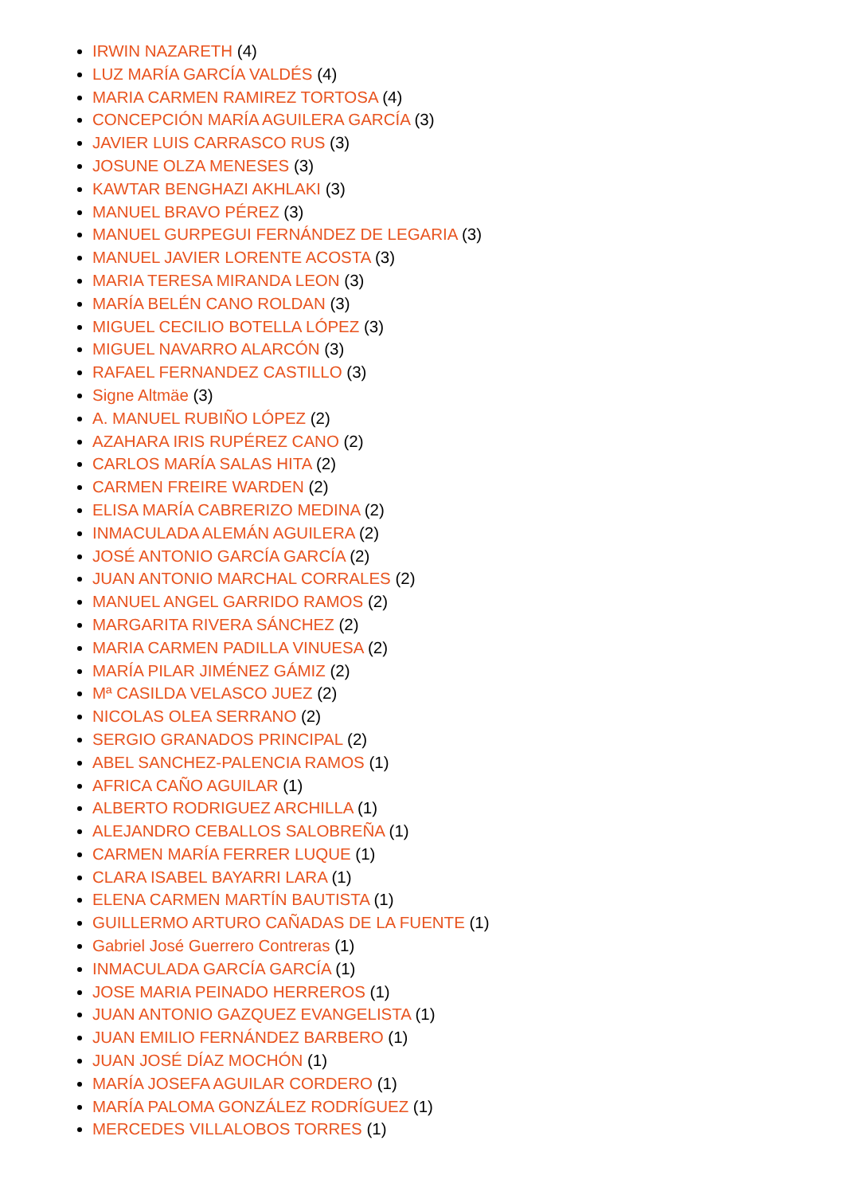IRWIN NAZARETH (4)
LUZ MARÍA GARCÍA VALDÉS (4)
MARIA CARMEN RAMIREZ TORTOSA (4)
CONCEPCIÓN MARÍA AGUILERA GARCÍA (3)
JAVIER LUIS CARRASCO RUS (3)
JOSUNE OLZA MENESES (3)
KAWTAR BENGHAZI AKHLAKI (3)
MANUEL BRAVO PÉREZ (3)
MANUEL GURPEGUI FERNÁNDEZ DE LEGARIA (3)
MANUEL JAVIER LORENTE ACOSTA (3)
MARIA TERESA MIRANDA LEON (3)
MARÍA BELÉN CANO ROLDAN (3)
MIGUEL CECILIO BOTELLA LÓPEZ (3)
MIGUEL NAVARRO ALARCÓN (3)
RAFAEL FERNANDEZ CASTILLO (3)
Signe Altmäe (3)
A. MANUEL RUBIÑO LÓPEZ (2)
AZAHARA IRIS RUPÉREZ CANO (2)
CARLOS MARÍA SALAS HITA (2)
CARMEN FREIRE WARDEN (2)
ELISA MARÍA CABRERIZO MEDINA (2)
INMACULADA ALEMÁN AGUILERA (2)
JOSÉ ANTONIO GARCÍA GARCÍA (2)
JUAN ANTONIO MARCHAL CORRALES (2)
MANUEL ANGEL GARRIDO RAMOS (2)
MARGARITA RIVERA SÁNCHEZ (2)
MARIA CARMEN PADILLA VINUESA (2)
MARÍA PILAR JIMÉNEZ GÁMIZ (2)
Mª CASILDA VELASCO JUEZ (2)
NICOLAS OLEA SERRANO (2)
SERGIO GRANADOS PRINCIPAL (2)
ABEL SANCHEZ-PALENCIA RAMOS (1)
AFRICA CAÑO AGUILAR (1)
ALBERTO RODRIGUEZ ARCHILLA (1)
ALEJANDRO CEBALLOS SALOBREÑA (1)
CARMEN MARÍA FERRER LUQUE (1)
CLARA ISABEL BAYARRI LARA (1)
ELENA CARMEN MARTÍN BAUTISTA (1)
GUILLERMO ARTURO CAÑADAS DE LA FUENTE (1)
Gabriel José Guerrero Contreras (1)
INMACULADA GARCÍA GARCÍA (1)
JOSE MARIA PEINADO HERREROS (1)
JUAN ANTONIO GAZQUEZ EVANGELISTA (1)
JUAN EMILIO FERNÁNDEZ BARBERO (1)
JUAN JOSÉ DÍAZ MOCHÓN (1)
MARÍA JOSEFA AGUILAR CORDERO (1)
MARÍA PALOMA GONZÁLEZ RODRÍGUEZ (1)
MERCEDES VILLALOBOS TORRES (1)